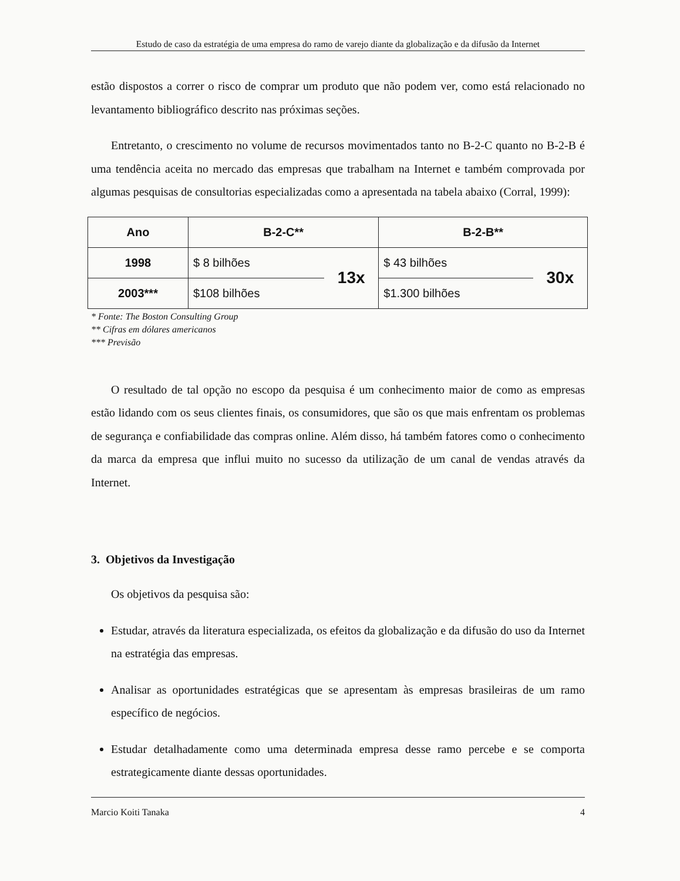Estudo de caso da estratégia de uma empresa do ramo de varejo diante da globalização e da difusão da Internet
estão dispostos a correr o risco de comprar um produto que não podem ver, como está relacionado no levantamento bibliográfico descrito nas próximas seções.
Entretanto, o crescimento no volume de recursos movimentados tanto no B-2-C quanto no B-2-B é uma tendência aceita no mercado das empresas que trabalham na Internet e também comprovada por algumas pesquisas de consultorias especializadas como a apresentada na tabela abaixo (Corral, 1999):
| Ano | B-2-C** | | B-2-B** | |
| --- | --- | --- | --- | --- |
| 1998 | $ 8 bilhões | 13x | $ 43 bilhões | 30x |
| 2003*** | $108 bilhões | | $1.300 bilhões | |
* Fonte: The Boston Consulting Group
** Cifras em dólares americanos
*** Previsão
O resultado de tal opção no escopo da pesquisa é um conhecimento maior de como as empresas estão lidando com os seus clientes finais, os consumidores, que são os que mais enfrentam os problemas de segurança e confiabilidade das compras online. Além disso, há também fatores como o conhecimento da marca da empresa que influi muito no sucesso da utilização de um canal de vendas através da Internet.
3. Objetivos da Investigação
Os objetivos da pesquisa são:
Estudar, através da literatura especializada, os efeitos da globalização e da difusão do uso da Internet na estratégia das empresas.
Analisar as oportunidades estratégicas que se apresentam às empresas brasileiras de um ramo específico de negócios.
Estudar detalhadamente como uma determinada empresa desse ramo percebe e se comporta estrategicamente diante dessas oportunidades.
Marcio Koiti Tanaka 4